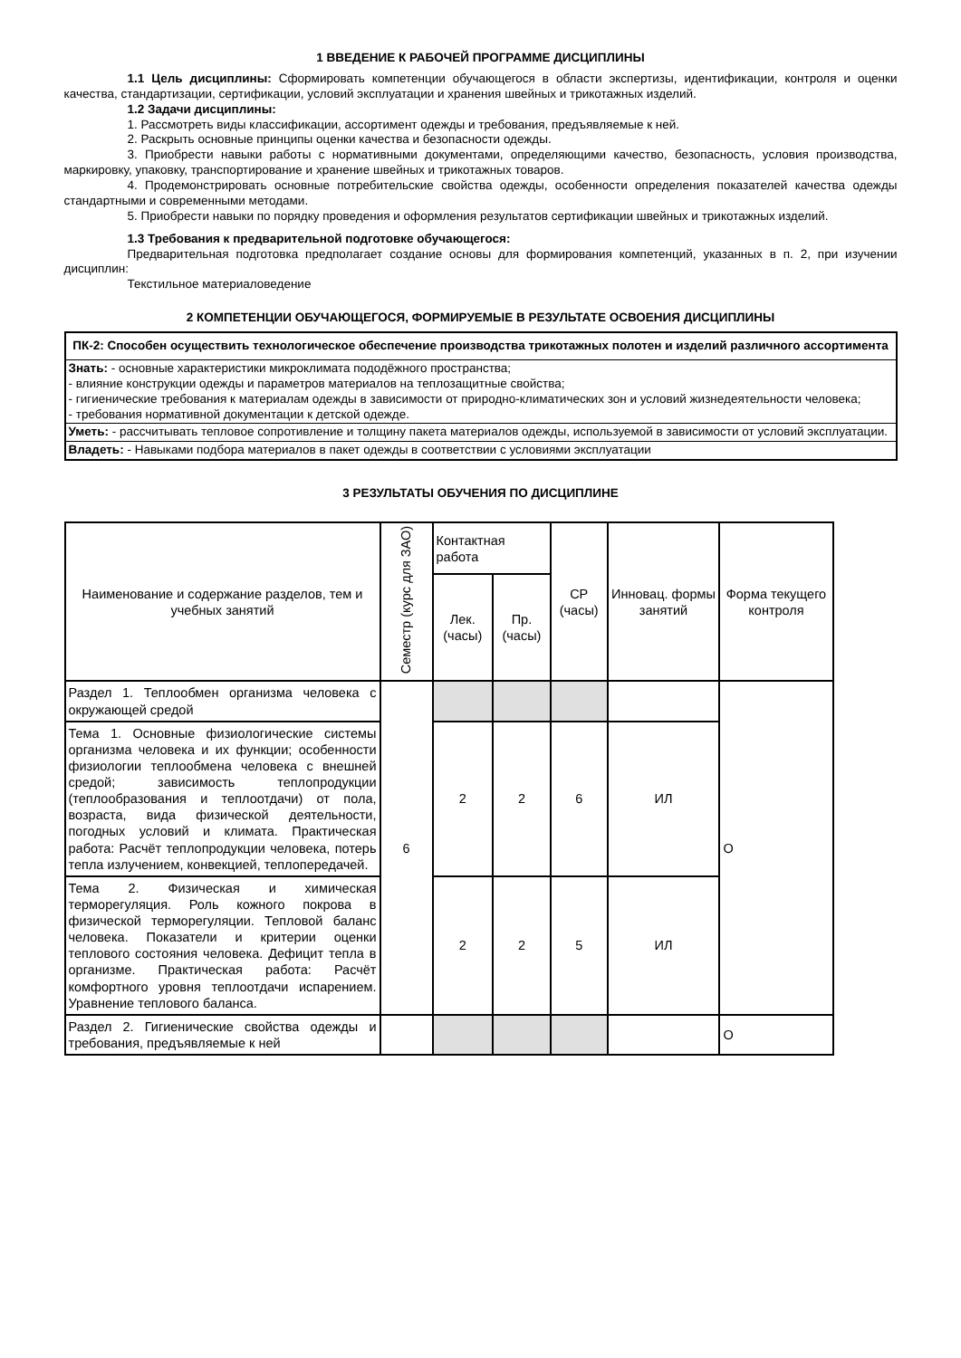1 ВВЕДЕНИЕ К РАБОЧЕЙ ПРОГРАММЕ ДИСЦИПЛИНЫ
1.1 Цель дисциплины: Сформировать компетенции обучающегося в области экспертизы, идентификации, контроля и оценки качества, стандартизации, сертификации, условий эксплуатации и хранения швейных и трикотажных изделий.
1.2 Задачи дисциплины:
1. Рассмотреть виды классификации, ассортимент одежды и требования, предъявляемые к ней.
2. Раскрыть основные принципы оценки качества и безопасности одежды.
3. Приобрести навыки работы с нормативными документами, определяющими качество, безопасность, условия производства, маркировку, упаковку, транспортирование и хранение швейных и трикотажных товаров.
4. Продемонстрировать основные потребительские свойства одежды, особенности определения показателей качества одежды стандартными и современными методами.
5. Приобрести навыки по порядку проведения и оформления результатов сертификации швейных и трикотажных изделий.
1.3 Требования к предварительной подготовке обучающегося:
Предварительная подготовка предполагает создание основы для формирования компетенций, указанных в п. 2, при изучении дисциплин:
Текстильное материаловедение
2 КОМПЕТЕНЦИИ ОБУЧАЮЩЕГОСЯ, ФОРМИРУЕМЫЕ В РЕЗУЛЬТАТЕ ОСВОЕНИЯ ДИСЦИПЛИНЫ
| ПК-2: Способен осуществить технологическое обеспечение производства трикотажных полотен и изделий различного ассортимента |
| Знать: - основные характеристики микроклимата пододёжного пространства; - влияние конструкции одежды и параметров материалов на теплозащитные свойства; - гигиенические требования к материалам одежды в зависимости от природно-климатических зон и условий жизнедеятельности человека; - требования нормативной документации к детской одежде. |
| Уметь: - рассчитывать тепловое сопротивление и толщину пакета материалов одежды, используемой в зависимости от условий эксплуатации. |
| Владеть: - Навыками подбора материалов в пакет одежды в соответствии с условиями эксплуатации |
3 РЕЗУЛЬТАТЫ ОБУЧЕНИЯ ПО ДИСЦИПЛИНЕ
| Наименование и содержание разделов, тем и учебных занятий | Семестр (курс для ЗАО) | Контактная работа | | СР (часы) | Инновац. формы занятий | Форма текущего контроля |
| --- | --- | --- | --- | --- | --- | --- |
| | | Лек. (часы) | Пр. (часы) | | | |
| Раздел 1. Теплообмен организма человека с окружающей средой | 6 | | | | | О |
| Тема 1. Основные физиологические системы организма человека и их функции; особенности физиологии теплообмена человека с внешней средой; зависимость теплопродукции (теплообразования и теплоотдачи) от пола, возраста, вида физической деятельности, погодных условий и климата. Практическая работа: Расчёт теплопродукции человека, потерь тепла излучением, конвекцией, теплопередачей. | | 2 | 2 | 6 | ИЛ | |
| Тема 2. Физическая и химическая терморегуляция. Роль кожного покрова в физической терморегуляции. Тепловой баланс человека. Показатели и критерии оценки теплового состояния человека. Дефицит тепла в организме. Практическая работа: Расчёт комфортного уровня теплоотдачи испарением. Уравнение теплового баланса. | | 2 | 2 | 5 | ИЛ | |
| Раздел 2. Гигиенические свойства одежды и требования, предъявляемые к ней | | | | | | О |